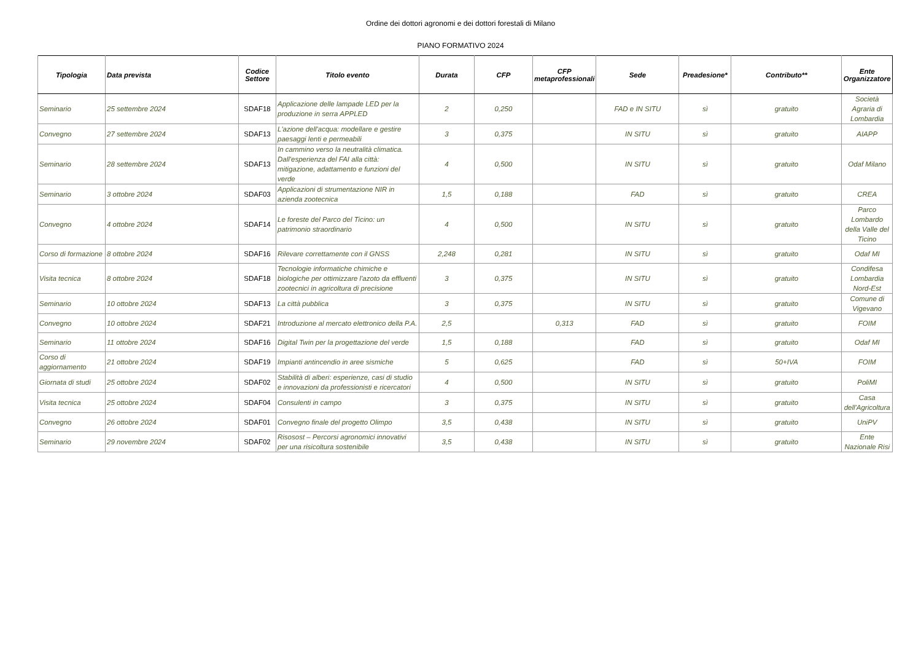Ordine dei dottori agronomi e dei dottori forestali di Milano
PIANO FORMATIVO 2024
| Tipologia | Data prevista | Codice Settore | Titolo evento | Durata | CFP | CFP metaprofessionali | Sede | Preadesione* | Contributo** | Ente Organizzatore |
| --- | --- | --- | --- | --- | --- | --- | --- | --- | --- | --- |
| Seminario | 25 settembre 2024 | SDAF18 | Applicazione delle lampade LED per la produzione in serra APPLED | 2 | 0,250 | | FAD e IN SITU | sì | gratuito | Società Agraria di Lombardia |
| Convegno | 27 settembre 2024 | SDAF13 | L'azione dell'acqua: modellare e gestire paesaggi lenti e permeabili | 3 | 0,375 | | IN SITU | sì | gratuito | AIAPP |
| Seminario | 28 settembre 2024 | SDAF13 | In cammino verso la neutralità climatica. Dall'esperienza del FAI alla città: mitigazione, adattamento e funzioni del verde | 4 | 0,500 | | IN SITU | sì | gratuito | Odaf Milano |
| Seminario | 3 ottobre 2024 | SDAF03 | Applicazioni di strumentazione NIR in azienda zootecnica | 1,5 | 0,188 | | FAD | sì | gratuito | CREA |
| Convegno | 4 ottobre 2024 | SDAF14 | Le foreste del Parco del Ticino: un patrimonio straordinario | 4 | 0,500 | | IN SITU | sì | gratuito | Parco Lombardo della Valle del Ticino |
| Corso di formazione | 8 ottobre 2024 | SDAF16 | Rilevare correttamente con il GNSS | 2,248 | 0,281 | | IN SITU | sì | gratuito | Odaf MI |
| Visita tecnica | 8 ottobre 2024 | SDAF18 | Tecnologie informatiche chimiche e biologiche per ottimizzare l'azoto da effluenti zootecnici in agricoltura di precisione | 3 | 0,375 | | IN SITU | sì | gratuito | Condifesa Lombardia Nord-Est |
| Seminario | 10 ottobre 2024 | SDAF13 | La città pubblica | 3 | 0,375 | | IN SITU | sì | gratuito | Comune di Vigevano |
| Convegno | 10 ottobre 2024 | SDAF21 | Introduzione al mercato elettronico della P.A. | 2,5 | | 0,313 | FAD | sì | gratuito | FOIM |
| Seminario | 11 ottobre 2024 | SDAF16 | Digital Twin per la progettazione del verde | 1,5 | 0,188 | | FAD | sì | gratuito | Odaf MI |
| Corso di aggiornamento | 21 ottobre 2024 | SDAF19 | Impianti antincendio in aree sismiche | 5 | 0,625 | | FAD | sì | 50+IVA | FOIM |
| Giornata di studi | 25 ottobre 2024 | SDAF02 | Stabilità di alberi: esperienze, casi di studio e innovazioni da professionisti e ricercatori | 4 | 0,500 | | IN SITU | sì | gratuito | PoliMI |
| Visita tecnica | 25 ottobre 2024 | SDAF04 | Consulenti in campo | 3 | 0,375 | | IN SITU | sì | gratuito | Casa dell'Agricoltura |
| Convegno | 26 ottobre 2024 | SDAF01 | Convegno finale del progetto Olimpo | 3,5 | 0,438 | | IN SITU | sì | gratuito | UniPV |
| Seminario | 29 novembre 2024 | SDAF02 | Risosost – Percorsi agronomici innovativi per una risicoltura sostenibile | 3,5 | 0,438 | | IN SITU | sì | gratuito | Ente Nazionale Risi |